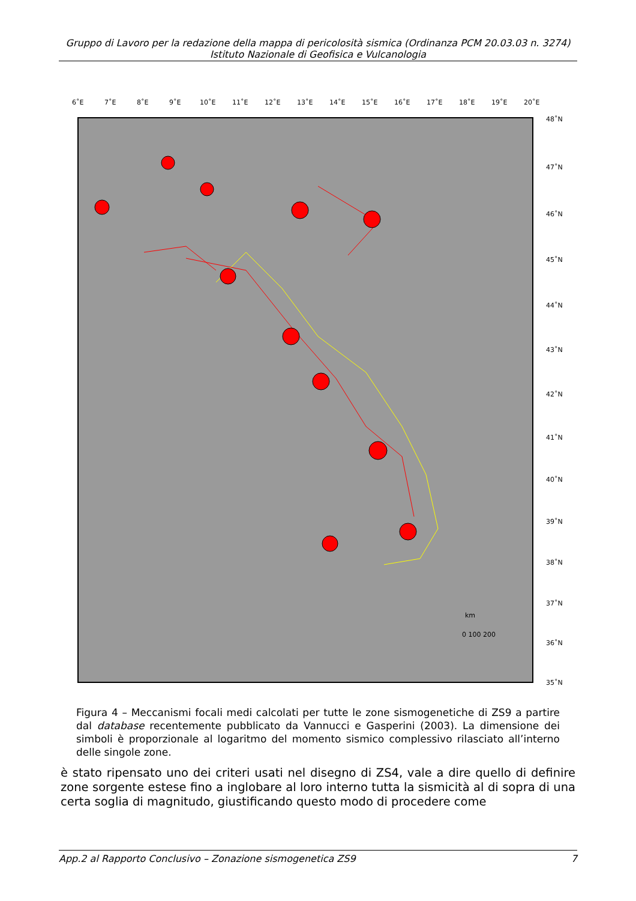Gruppo di Lavoro per la redazione della mappa di pericolosità sismica (Ordinanza PCM 20.03.03 n. 3274)
Istituto Nazionale di Geofisica e Vulcanologia
6˚E
7˚E
8˚E
9˚E
10˚E
11˚E
12˚E
13˚E
14˚E
15˚E
16˚E
17˚E
18˚E
19˚E
20˚E
48˚N
47˚N
46˚N
45˚N
44˚N
43˚N
42˚N
41˚N
40˚N
39˚N
38˚N
37˚N
36˚N
35˚N
0 100 200
km
Figura 4 – Meccanismi focali medi calcolati per tutte le zone sismogenetiche di ZS9 a partire dal database recentemente pubblicato da Vannucci e Gasperini (2003). La dimensione dei simboli è proporzionale al logaritmo del momento sismico complessivo rilasciato all’interno delle singole zone.
è stato ripensato uno dei criteri usati nel disegno di ZS4, vale a dire quello di definire zone sorgente estese fino a inglobare al loro interno tutta la sismicità al di sopra di una certa soglia di magnitudo, giustificando questo modo di procedere come
App.2 al Rapporto Conclusivo – Zonazione sismogenetica ZS9 7